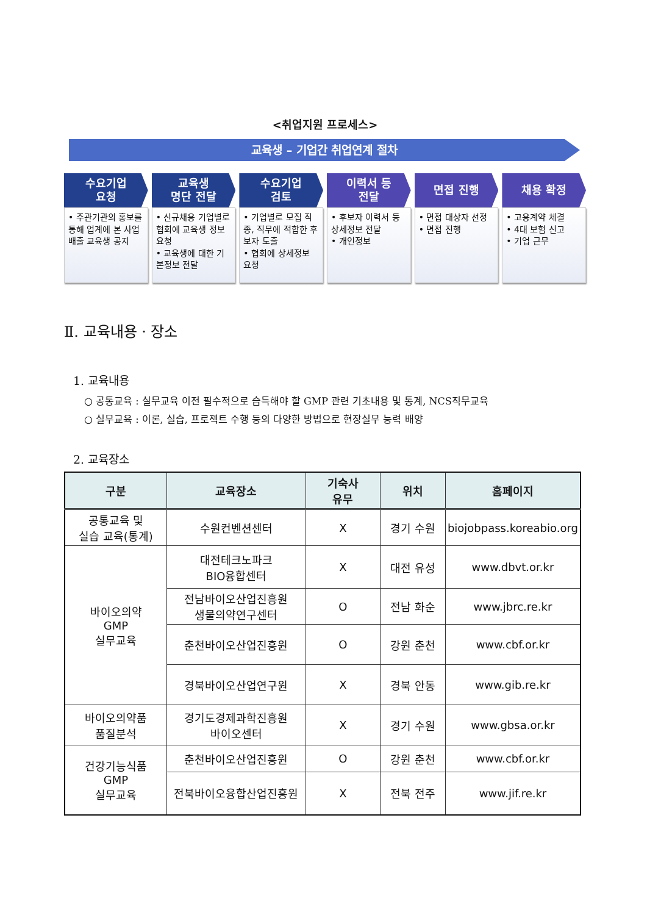<취업지원 프로세스>
교육생 – 기업간 취업연계 절차
수요기업
요청
• 주관기관의 홍보를 통해 업계에 본 사업 배출 교육생 공지
교육생
명단 전달
• 신규채용 기업별로 협회에 교육생 정보 요청
• 교육생에 대한 기본정보 전달
수요기업
검토
• 기업별로 모집 직종, 직무에 적합한 후보자 도출
• 협회에 상세정보 요청
이력서 등
전달
• 후보자 이력서 등 상세정보 전달
• 개인정보
면접 진행
• 면접 대상자 선정
• 면접 진행
채용 확정
• 고용계약 체결
• 4대 보험 신고
• 기업 근무
Ⅱ. 교육내용 · 장소
1. 교육내용
○ 공통교육 : 실무교육 이전 필수적으로 습득해야 할 GMP 관련 기초내용 및 통계, NCS직무교육
○ 실무교육 : 이론, 실습, 프로젝트 수행 등의 다양한 방법으로 현장실무 능력 배양
2. 교육장소
| 구분 | 교육장소 | 기숙사 유무 | 위치 | 홈페이지 |
| --- | --- | --- | --- | --- |
| 공통교육 및 실습 교육(통계) | 수원컨벤션센터 | X | 경기 수원 | biojobpass.koreabio.org |
| 바이오의약 GMP 실무교육 | 대전테크노파크 BIO융합센터 | X | 대전 유성 | www.dbvt.or.kr |
| | 전남바이오산업진흥원 생물의약연구센터 | O | 전남 화순 | www.jbrc.re.kr |
| | 춘천바이오산업진흥원 | O | 강원 춘천 | www.cbf.or.kr |
| | 경북바이오산업연구원 | X | 경북 안동 | www.gib.re.kr |
| 바이오의약품 품질분석 | 경기도경제과학진흥원 바이오센터 | X | 경기 수원 | www.gbsa.or.kr |
| 건강기능식품 GMP 실무교육 | 춘천바이오산업진흥원 | O | 강원 춘천 | www.cbf.or.kr |
| | 전북바이오융합산업진흥원 | X | 전북 전주 | www.jif.re.kr |